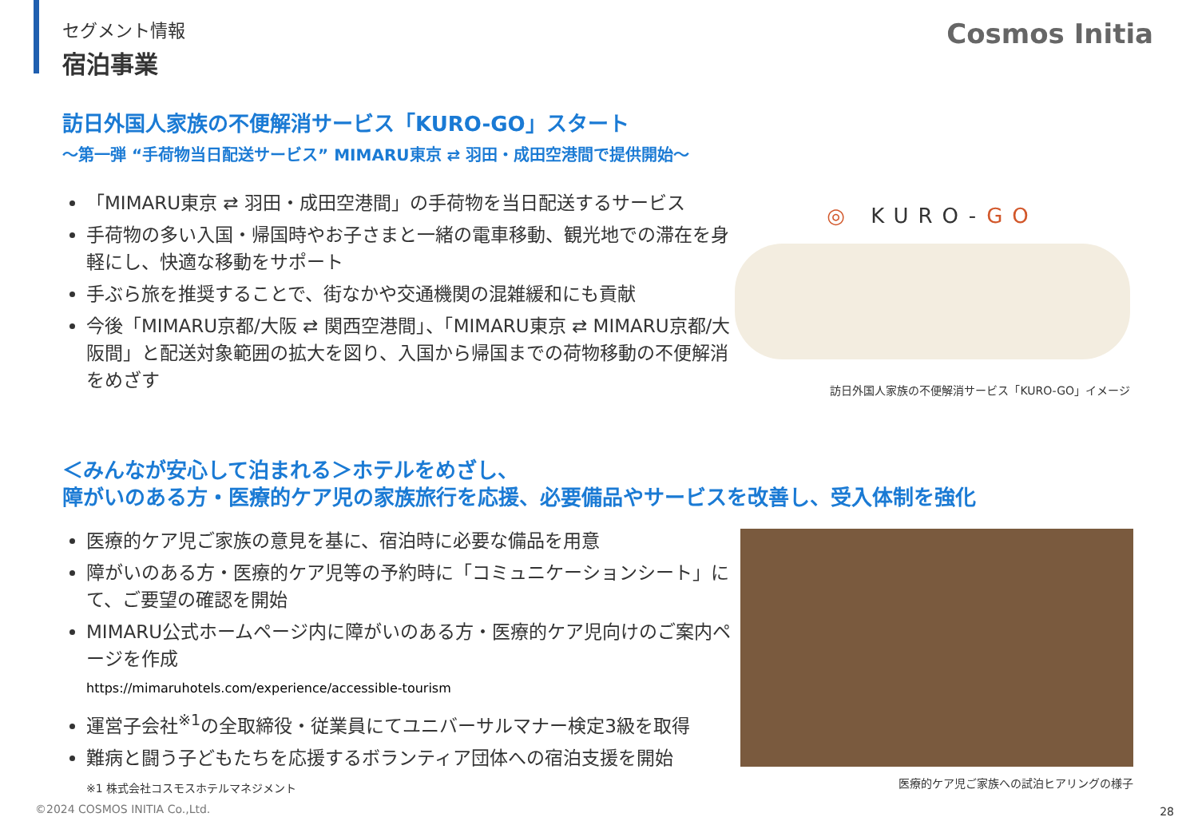セグメント情報
宿泊事業
Cosmos Initia
訪日外国人家族の不便解消サービス「KURO-GO」スタート
～第一弾 “手荷物当日配送サービス” MIMARU東京 ⇄ 羽田・成田空港間で提供開始～
「MIMARU東京 ⇄ 羽田・成田空港間」の手荷物を当日配送するサービス
手荷物の多い入国・帰国時やお子さまと一緒の電車移動、観光地での滞在を身軽にし、快適な移動をサポート
手ぶら旅を推奨することで、街なかや交通機関の混雑緩和にも貢献
今後「MIMARU京都/大阪 ⇄ 関西空港間」、「MIMARU東京 ⇄ MIMARU京都/大阪間」と配送対象範囲の拡大を図り、入国から帰国までの荷物移動の不便解消をめざす
◎ KURO-GO
訪日外国人家族の不便解消サービス「KURO-GO」イメージ
＜みんなが安心して泊まれる＞ホテルをめざし、
障がいのある方・医療的ケア児の家族旅行を応援、必要備品やサービスを改善し、受入体制を強化
医療的ケア児ご家族の意見を基に、宿泊時に必要な備品を用意
障がいのある方・医療的ケア児等の予約時に「コミュニケーションシート」にて、ご要望の確認を開始
MIMARU公式ホームページ内に障がいのある方・医療的ケア児向けのご案内ページを作成
https://mimaruhotels.com/experience/accessible-tourism
運営子会社<sup>※1</sup>の全取締役・従業員にてユニバーサルマナー検定3級を取得
難病と闘う子どもたちを応援するボランティア団体への宿泊支援を開始
※1 株式会社コスモスホテルマネジメント
医療的ケア児ご家族への試泊ヒアリングの様子
©2024 COSMOS INITIA Co.,Ltd. 28